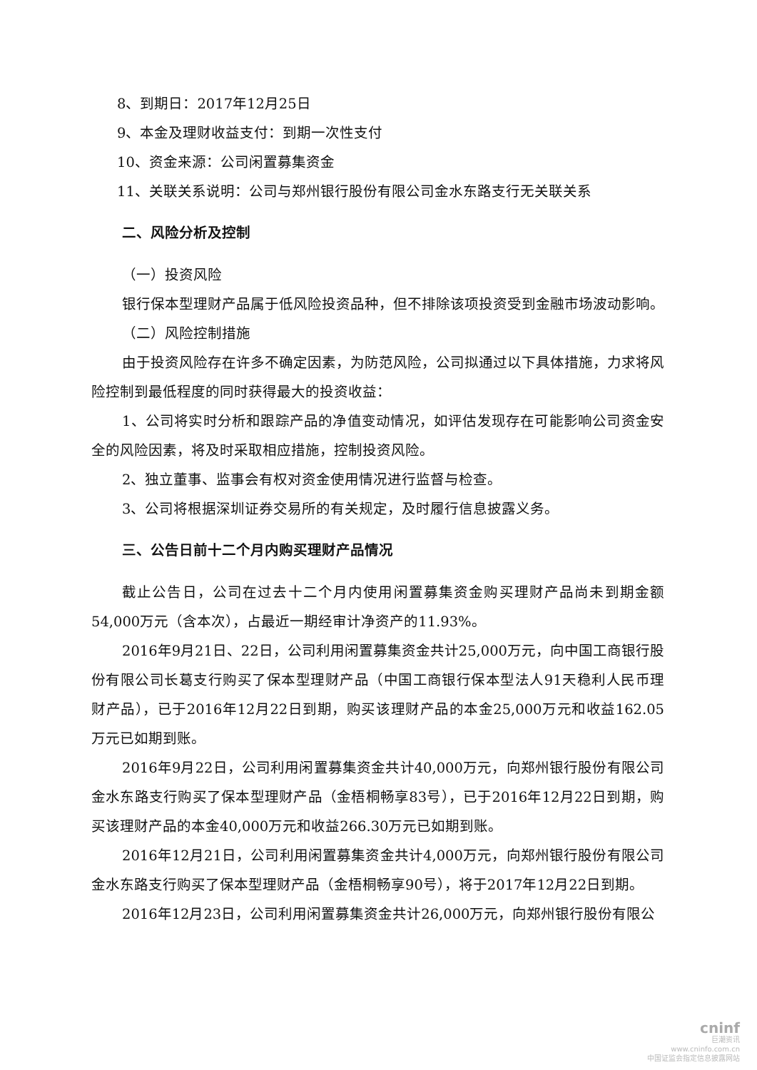8、到期日：2017年12月25日
9、本金及理财收益支付：到期一次性支付
10、资金来源：公司闲置募集资金
11、关联关系说明：公司与郑州银行股份有限公司金水东路支行无关联关系
二、风险分析及控制
（一）投资风险
银行保本型理财产品属于低风险投资品种，但不排除该项投资受到金融市场波动影响。
（二）风险控制措施
由于投资风险存在许多不确定因素，为防范风险，公司拟通过以下具体措施，力求将风险控制到最低程度的同时获得最大的投资收益：
1、公司将实时分析和跟踪产品的净值变动情况，如评估发现存在可能影响公司资金安全的风险因素，将及时采取相应措施，控制投资风险。
2、独立董事、监事会有权对资金使用情况进行监督与检查。
3、公司将根据深圳证券交易所的有关规定，及时履行信息披露义务。
三、公告日前十二个月内购买理财产品情况
截止公告日，公司在过去十二个月内使用闲置募集资金购买理财产品尚未到期金额54,000万元（含本次），占最近一期经审计净资产的11.93%。
2016年9月21日、22日，公司利用闲置募集资金共计25,000万元，向中国工商银行股份有限公司长葛支行购买了保本型理财产品（中国工商银行保本型法人91天稳利人民币理财产品），已于2016年12月22日到期，购买该理财产品的本金25,000万元和收益162.05万元已如期到账。
2016年9月22日，公司利用闲置募集资金共计40,000万元，向郑州银行股份有限公司金水东路支行购买了保本型理财产品（金梧桐畅享83号），已于2016年12月22日到期，购买该理财产品的本金40,000万元和收益266.30万元已如期到账。
2016年12月21日，公司利用闲置募集资金共计4,000万元，向郑州银行股份有限公司金水东路支行购买了保本型理财产品（金梧桐畅享90号），将于2017年12月22日到期。
2016年12月23日，公司利用闲置募集资金共计26,000万元，向郑州银行股份有限公
cninf
巨潮资讯
www.cninfo.com.cn
中国证监会指定信息披露网站